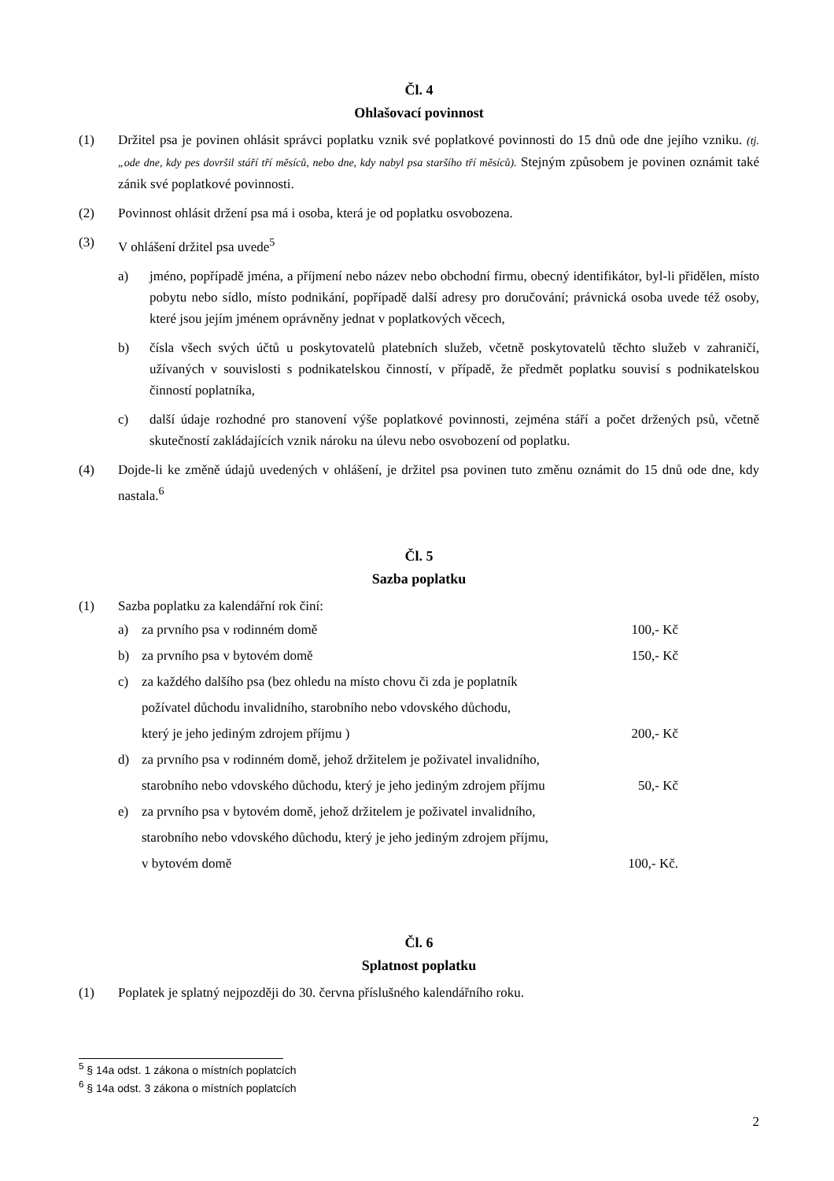Čl. 4
Ohlašovací povinnost
(1) Držitel psa je povinen ohlásit správci poplatku vznik své poplatkové povinnosti do 15 dnů ode dne jejího vzniku. (tj.„ode dne, kdy pes dovršil stáří tří měsíců, nebo dne, kdy nabyl psa staršího tří měsíců). Stejným způsobem je povinen oznámit také zánik své poplatkové povinnosti.
(2) Povinnost ohlásit držení psa má i osoba, která je od poplatku osvobozena.
(3) V ohlášení držitel psa uvede<sup>5</sup>
a) jméno, popřípadě jména, a příjmení nebo název nebo obchodní firmu, obecný identifikátor, byl-li přidělen, místo pobytu nebo sídlo, místo podnikání, popřípadě další adresy pro doručování; právnická osoba uvede též osoby, které jsou jejím jménem oprávněny jednat v poplatkových věcech,
b) čísla všech svých účtů u poskytovatelů platebních služeb, včetně poskytovatelů těchto služeb v zahraničí, užívaných v souvislosti s podnikatelskou činností, v případě, že předmět poplatku souvisí s podnikatelskou činností poplatníka,
c) další údaje rozhodné pro stanovení výše poplatkové povinnosti, zejména stáří a počet držených psů, včetně skutečností zakládajících vznik nároku na úlevu nebo osvobození od poplatku.
(4) Dojde-li ke změně údajů uvedených v ohlášení, je držitel psa povinen tuto změnu oznámit do 15 dnů ode dne, kdy nastala.<sup>6</sup>
Čl. 5
Sazba poplatku
(1) Sazba poplatku za kalendářní rok činí:
a) za prvního psa v rodinném domě 100,- Kč
b) za prvního psa v bytovém domě 150,- Kč
c) za každého dalšího psa (bez ohledu na místo chovu či zda je poplatník
požívatel důchodu invalidního, starobního nebo vdovského důchodu,
který je jeho jediným zdrojem příjmu ) 200,- Kč
d) za prvního psa v rodinném domě, jehož držitelem je poživatel invalidního,
starobního nebo vdovského důchodu, který je jeho jediným zdrojem příjmu 50,- Kč
e) za prvního psa v bytovém domě, jehož držitelem je poživatel invalidního,
starobního nebo vdovského důchodu, který je jeho jediným zdrojem příjmu,
v bytovém domě 100,- Kč.
Čl. 6
Splatnost poplatku
(1) Poplatek je splatný nejpozději do 30. června příslušného kalendářního roku.
<sup>5</sup> § 14a odst. 1 zákona o místních poplatcích
<sup>6</sup> § 14a odst. 3 zákona o místních poplatcích
2